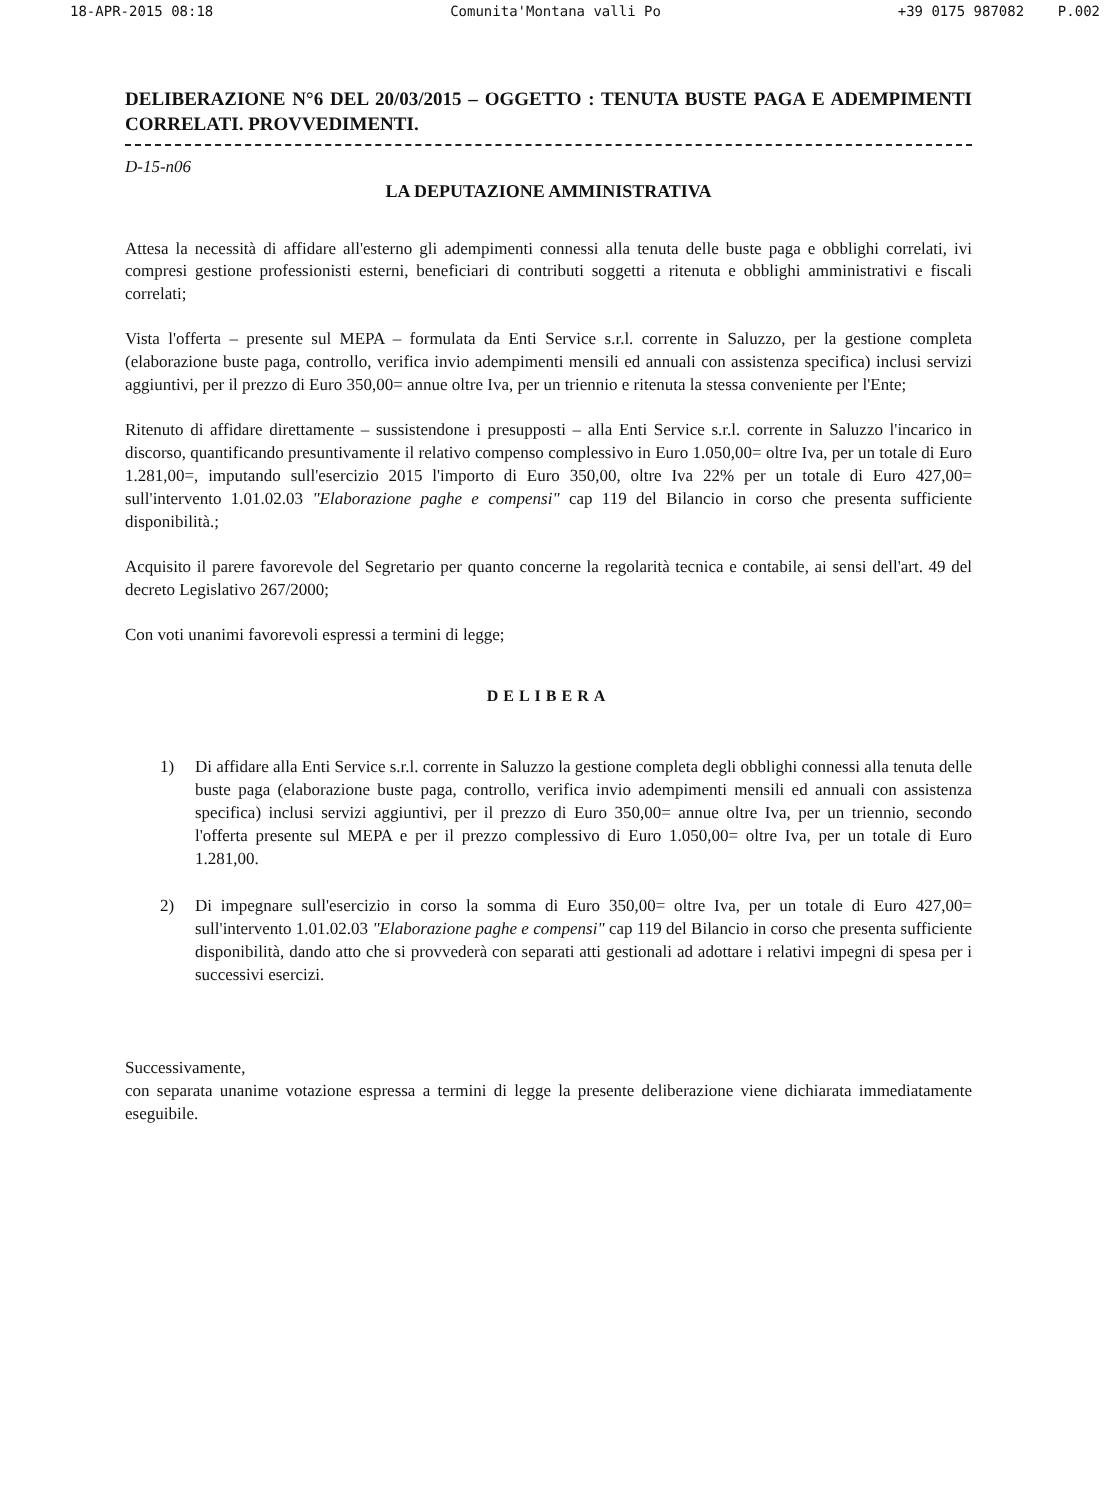18-APR-2015 08:18 Comunita'Montana valli Po +39 0175 987082 P.002
DELIBERAZIONE N°6 DEL 20/03/2015 – OGGETTO : TENUTA BUSTE PAGA E ADEMPIMENTI CORRELATI. PROVVEDIMENTI.
D-15-n06
LA DEPUTAZIONE AMMINISTRATIVA
Attesa la necessità di affidare all'esterno gli adempimenti connessi alla tenuta delle buste paga e obblighi correlati, ivi compresi gestione professionisti esterni, beneficiari di contributi soggetti a ritenuta e obblighi amministrativi e fiscali correlati;
Vista l'offerta – presente sul MEPA – formulata da Enti Service s.r.l. corrente in Saluzzo, per la gestione completa (elaborazione buste paga, controllo, verifica invio adempimenti mensili ed annuali con assistenza specifica) inclusi servizi aggiuntivi, per il prezzo di Euro 350,00= annue oltre Iva, per un triennio e ritenuta la stessa conveniente per l'Ente;
Ritenuto di affidare direttamente – sussistendone i presupposti – alla Enti Service s.r.l. corrente in Saluzzo l'incarico in discorso, quantificando presuntivamente il relativo compenso complessivo in Euro 1.050,00= oltre Iva, per un totale di Euro 1.281,00=, imputando sull'esercizio 2015 l'importo di Euro 350,00, oltre Iva 22% per un totale di Euro 427,00= sull'intervento 1.01.02.03 "Elaborazione paghe e compensi" cap 119 del Bilancio in corso che presenta sufficiente disponibilità.;
Acquisito il parere favorevole del Segretario per quanto concerne la regolarità tecnica e contabile, ai sensi dell'art. 49 del decreto Legislativo 267/2000;
Con voti unanimi favorevoli espressi a termini di legge;
DELIBERA
1) Di affidare alla Enti Service s.r.l. corrente in Saluzzo la gestione completa degli obblighi connessi alla tenuta delle buste paga (elaborazione buste paga, controllo, verifica invio adempimenti mensili ed annuali con assistenza specifica) inclusi servizi aggiuntivi, per il prezzo di Euro 350,00= annue oltre Iva, per un triennio, secondo l'offerta presente sul MEPA e per il prezzo complessivo di Euro 1.050,00= oltre Iva, per un totale di Euro 1.281,00.
2) Di impegnare sull'esercizio in corso la somma di Euro 350,00= oltre Iva, per un totale di Euro 427,00= sull'intervento 1.01.02.03 "Elaborazione paghe e compensi" cap 119 del Bilancio in corso che presenta sufficiente disponibilità, dando atto che si provvederà con separati atti gestionali ad adottare i relativi impegni di spesa per i successivi esercizi.
Successivamente,
con separata unanime votazione espressa a termini di legge la presente deliberazione viene dichiarata immediatamente eseguibile.